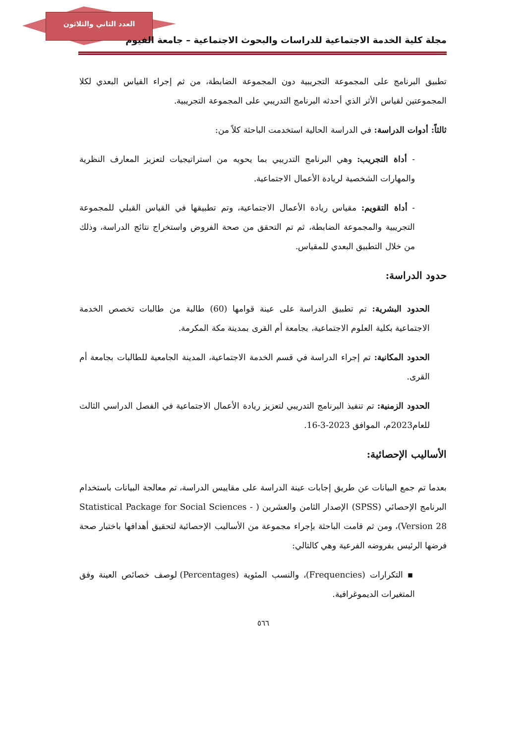العدد الثاني والثلاثون
مجلة كلية الخدمة الاجتماعية للدراسات والبحوث الاجتماعية – جامعة الفيوم
تطبيق البرنامج على المجموعة التجريبية دون المجموعة الضابطة، من ثم إجراء القياس البعدي لكلا المجموعتين لقياس الأثر الذي أحدثه البرنامج التدريبي على المجموعة التجريبية.
ثالثاً: أدوات الدراسة: في الدراسة الحالية استخدمت الباحثة كلاً من:
- أداة التجريب: وهي البرنامج التدريبي بما يحويه من استراتيجيات لتعزيز المعارف النظرية والمهارات الشخصية لريادة الأعمال الاجتماعية.
- أداة التقويم: مقياس ريادة الأعمال الاجتماعية، وتم تطبيقها في القياس القبلي للمجموعة التجريبية والمجموعة الضابطة، ثم تم التحقق من صحة الفروض واستخراج نتائج الدراسة، وذلك من خلال التطبيق البعدي للمقياس.
حدود الدراسة:
الحدود البشرية: تم تطبيق الدراسة على عينة قوامها (60) طالبة من طالبات تخصص الخدمة الاجتماعية بكلية العلوم الاجتماعية، بجامعة أم القرى بمدينة مكة المكرمة.
الحدود المكانية: تم إجراء الدراسة في قسم الخدمة الاجتماعية، المدينة الجامعية للطالبات بجامعة أم القرى.
الحدود الزمنية: تم تنفيذ البرنامج التدريبي لتعزيز ريادة الأعمال الاجتماعية في الفصل الدراسي الثالث للعام2023م، الموافق 2023-3-16.
الأساليب الإحصائية:
بعدما تم جمع البيانات عن طريق إجابات عينة الدراسة على مقاييس الدراسة، تم معالجة البيانات باستخدام البرنامج الإحصائي (SPSS) الإصدار الثامن والعشرين ( Statistical Package for Social Sciences - Version 28)، ومن ثم قامت الباحثة بإجراء مجموعة من الأساليب الإحصائية لتحقيق أهدافها باختبار صحة فرضها الرئيس بفروضه الفرعية وهي كالتالي:
▪ التكرارات (Frequencies)، والنسب المئوية (Percentages) لوصف خصائص العينة وفق المتغيرات الديموغرافية.
٥٦٦